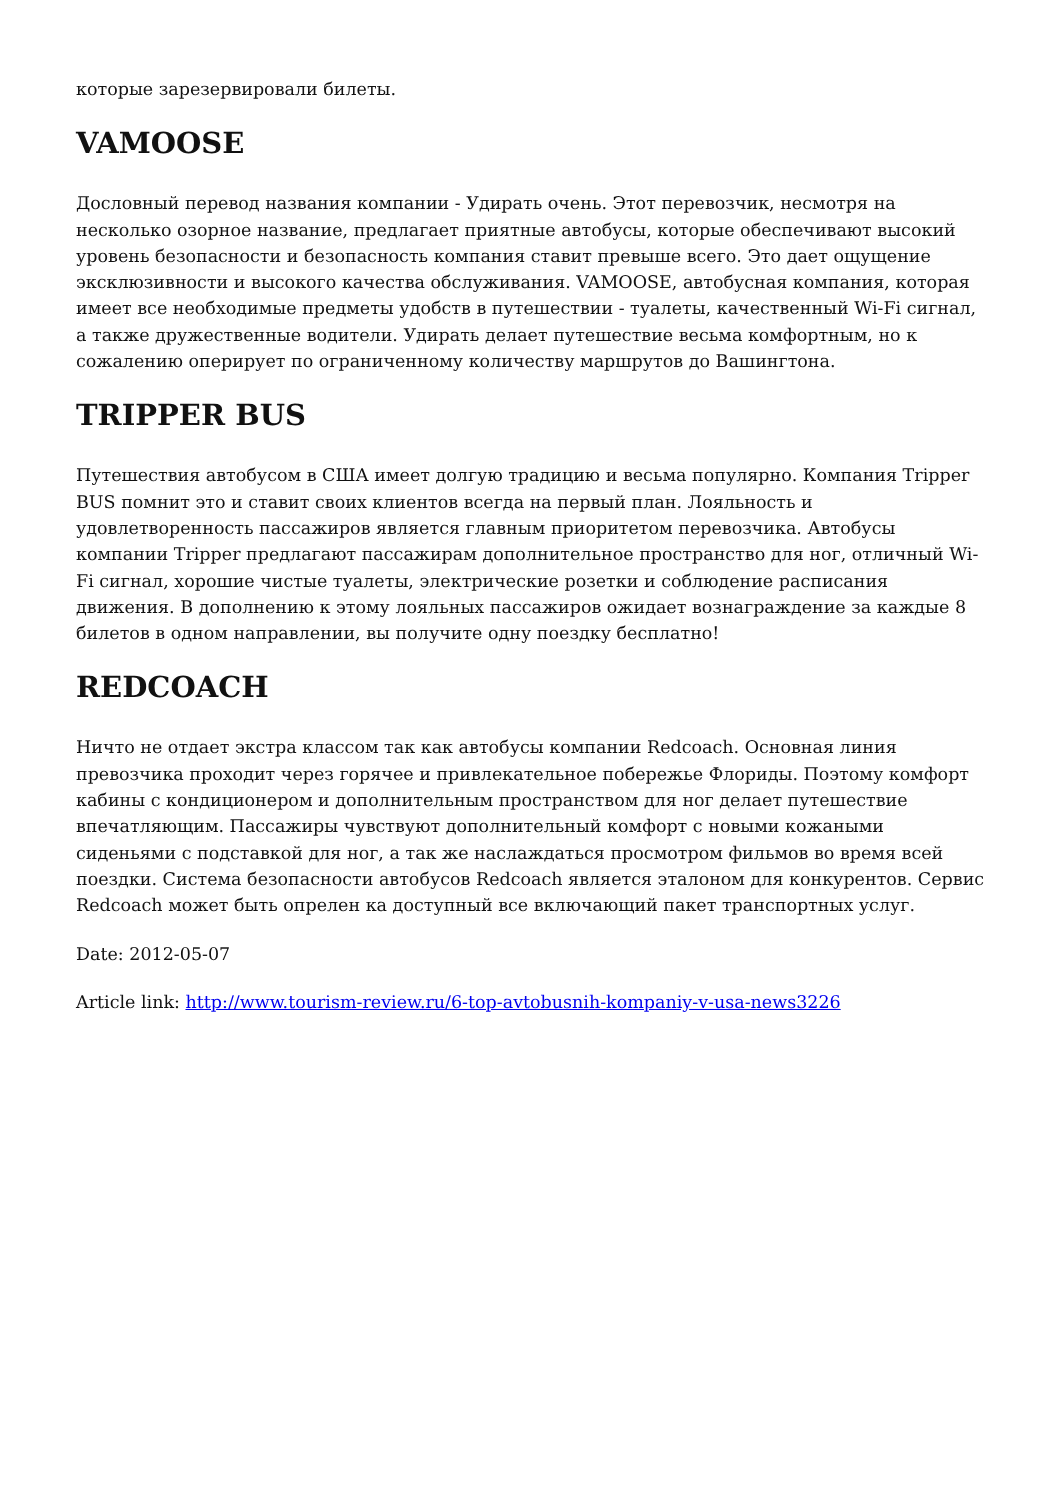которые зарезервировали билеты.
VAMOOSE
Дословный перевод названия компании - Удирать очень. Этот перевозчик, несмотря на несколько озорное название, предлагает приятные автобусы, которые обеспечивают высокий уровень безопасности и безопасность компания ставит превыше всего. Это дает ощущение эксклюзивности и высокого качества обслуживания. VAMOOSE, автобусная компания, которая имеет все необходимые предметы удобств в путешествии - туалеты, качественный Wi-Fi сигнал, а также дружественные водители. Удирать делает путешествие весьма комфортным, но к сожалению оперирует по ограниченному количеству маршрутов до Вашингтона.
TRIPPER BUS
Путешествия автобусом в США имеет долгую традицию и весьма популярно. Компания Tripper BUS помнит это и ставит своих клиентов всегда на первый план. Лояльность и удовлетворенность пассажиров является главным приоритетом перевозчика. Автобусы компании Tripper предлагают пассажирам дополнительное пространство для ног, отличный Wi-Fi сигнал, хорошие чистые туалеты, электрические розетки и соблюдение расписания движения. В дополнению к этому лояльных пассажиров ожидает вознаграждение за каждые 8 билетов в одном направлении, вы получите одну поездку бесплатно!
REDCOACH
Ничто не отдает экстра классом так как автобусы компании Redcoach. Основная линия превозчика проходит через горячее и привлекательное побережье Флориды. Поэтому комфорт кабины с кондиционером и дополнительным пространством для ног делает путешествие впечатляющим. Пассажиры чувствуют дополнительный комфорт с новыми кожаными сиденьями с подставкой для ног, а так же наслаждаться просмотром фильмов во время всей поездки. Система безопасности автобусов Redcoach является эталоном для конкурентов. Сервис Redcoach может быть опрелен ка доступный все включающий пакет транспортных услуг.
Date: 2012-05-07
Article link: http://www.tourism-review.ru/6-top-avtobusnih-kompaniy-v-usa-news3226